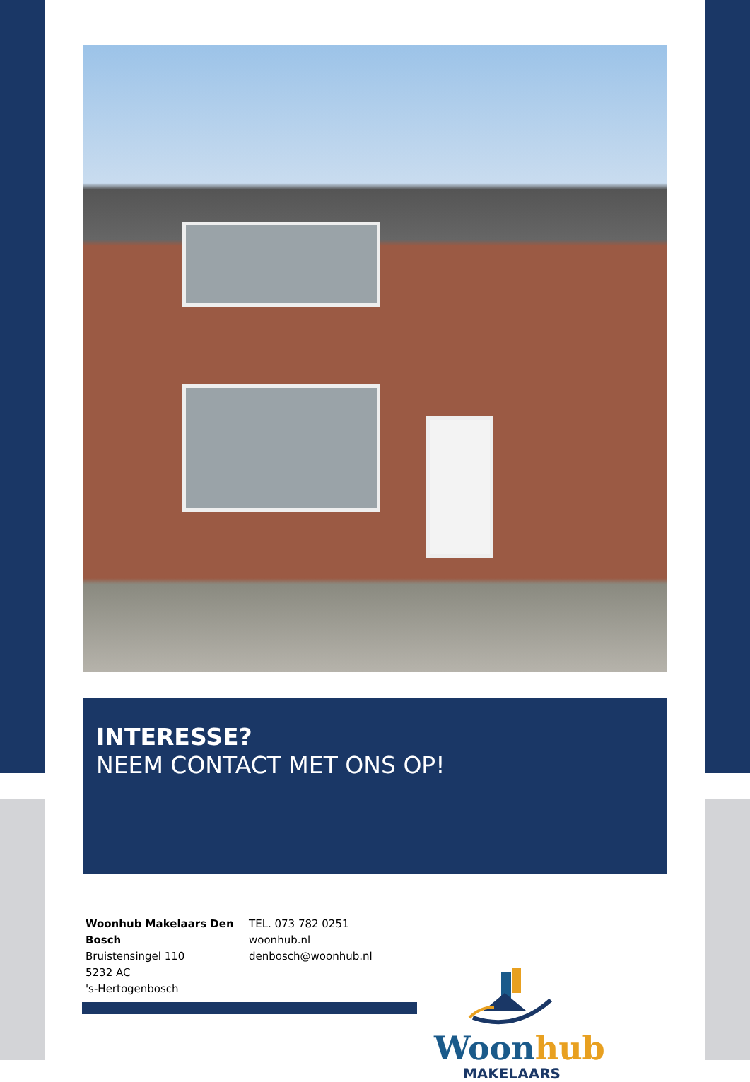INTERESSE?
NEEM CONTACT MET ONS OP!
Woonhub Makelaars Den Bosch
Bruistensingel 110
5232 AC
's-Hertogenbosch
TEL. 073 782 0251
woonhub.nl
denbosch@woonhub.nl
Woonhub
MAKELAARS